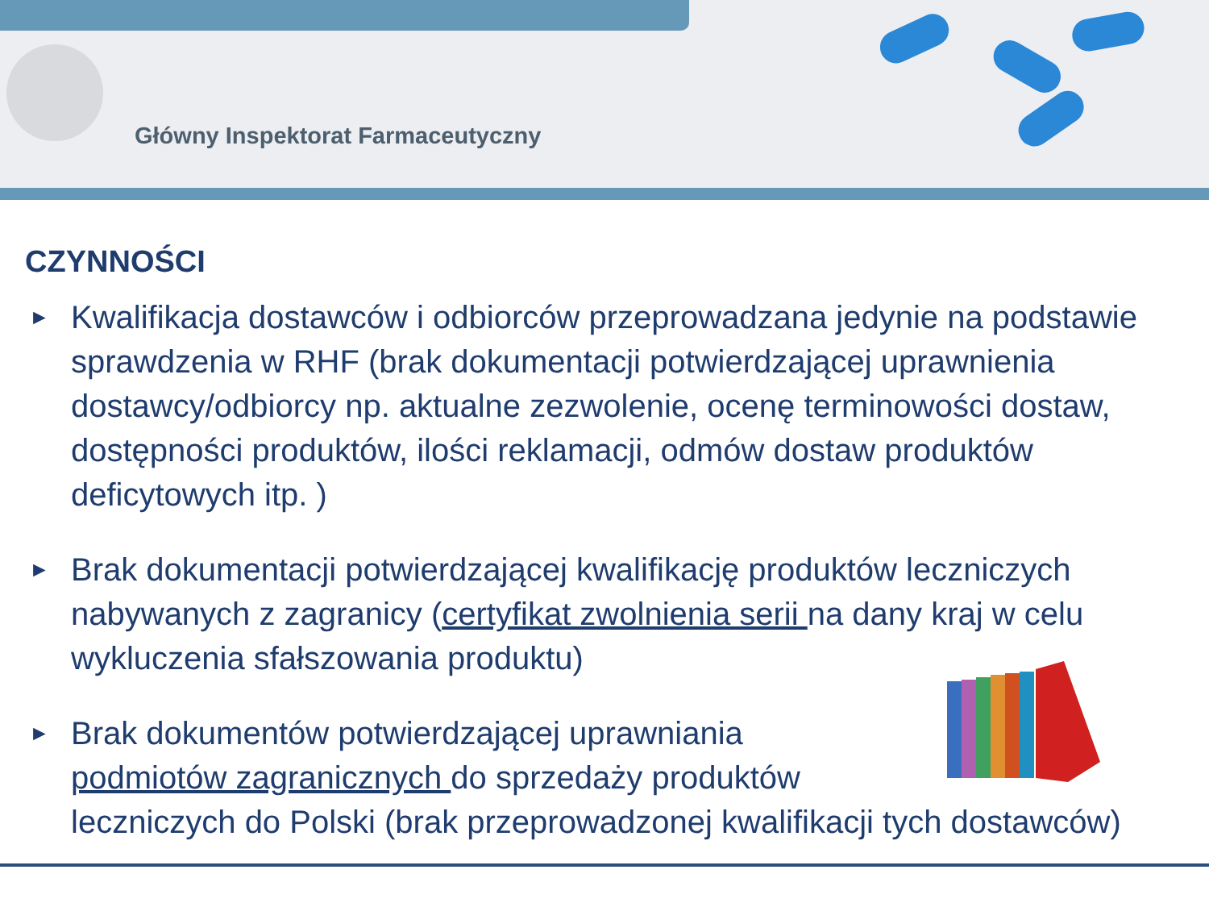Główny Inspektorat Farmaceutyczny
CZYNNOŚCI
► Kwalifikacja dostawców i odbiorców przeprowadzana jedynie na podstawie sprawdzenia w RHF (brak dokumentacji potwierdzającej uprawnienia dostawcy/odbiorcy np. aktualne zezwolenie, ocenę terminowości dostaw, dostępności produktów, ilości reklamacji, odmów dostaw produktów deficytowych itp. )
► Brak dokumentacji potwierdzającej kwalifikację produktów leczniczych nabywanych z zagranicy (certyfikat zwolnienia serii na dany kraj w celu wykluczenia sfałszowania produktu)
► Brak dokumentów potwierdzającej uprawniania
podmiotów zagranicznych do sprzedaży produktów
leczniczych do Polski (brak przeprowadzonej kwalifikacji tych dostawców)